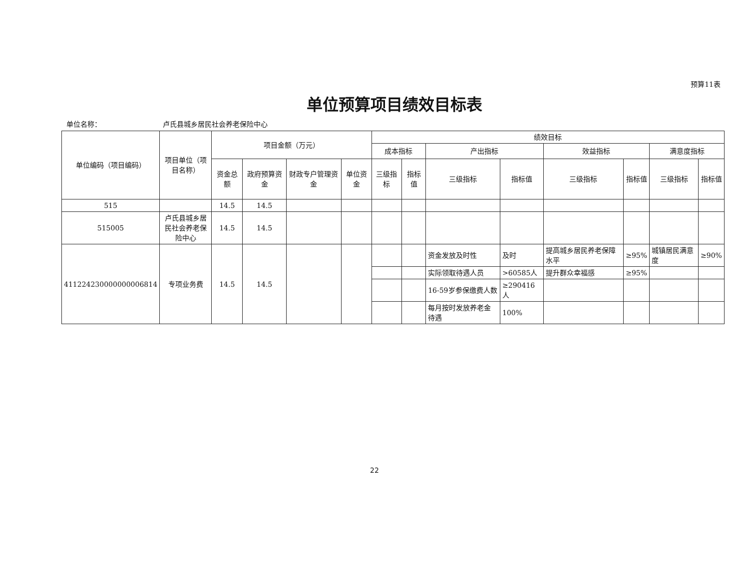预算11表
单位预算项目绩效目标表
单位名称： 卢氏县城乡居民社会养老保险中心
| 单位编码（项目编码） | 项目单位（项目名称） | 项目金额（万元） | | | | 绩效目标 | | | | | | | |
| --- | --- | --- | --- | --- | --- | --- | --- | --- | --- | --- | --- | --- | --- |
| | | | | | | 成本指标 | | 产出指标 | | 效益指标 | | 满意度指标 | |
| | | 资金总额 | 政府预算资金 | 财政专户管理资金 | 单位资金 | 三级指标 | 指标值 | 三级指标 | 指标值 | 三级指标 | 指标值 | 三级指标 | 指标值 |
| 515 | | 14.5 | 14.5 | | | | | | | | | | |
| 515005 | 卢氏县城乡居民社会养老保险中心 | 14.5 | 14.5 | | | | | | | | | | |
| 411224230000000006814 | 专项业务费 | 14.5 | 14.5 | | | | | 资金发放及时性 | 及时 | 提高城乡居民养老保障水平 | ≥95% | 城镇居民满意度 | ≥90% |
| | | | | | | | | 实际领取待遇人员 | >60585人 | 提升群众幸福感 | ≥95% | | |
| | | | | | | | | 16-59岁参保缴费人数 | ≥290416人 | | | | |
| | | | | | | | | 每月按时发放养老金待遇 | 100% | | | | |
22